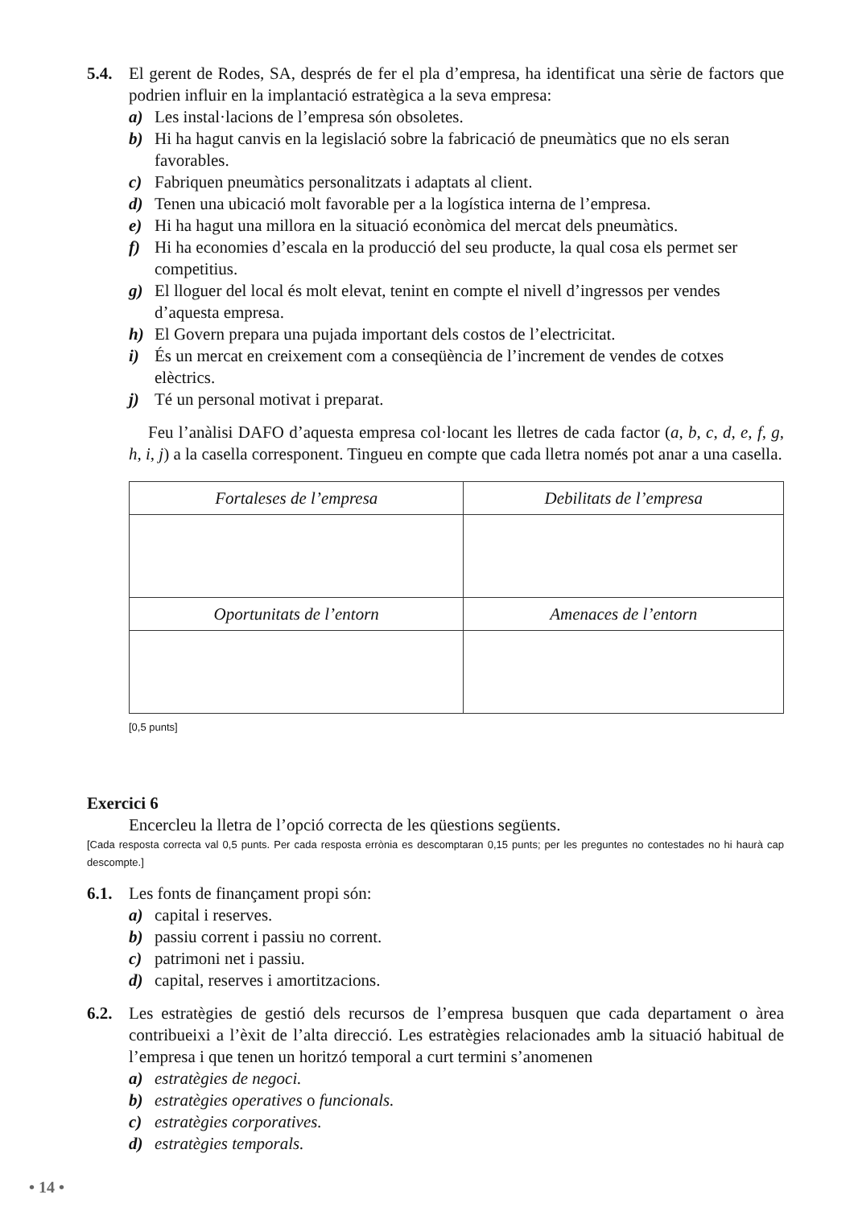5.4. El gerent de Rodes, SA, després de fer el pla d’empresa, ha identificat una sèrie de factors que podrien influir en la implantació estratègica a la seva empresa:
a) Les instal·lacions de l’empresa són obsoletes.
b) Hi ha hagut canvis en la legislació sobre la fabricació de pneumàtics que no els seran favorables.
c) Fabriquen pneumàtics personalitzats i adaptats al client.
d) Tenen una ubicació molt favorable per a la logística interna de l’empresa.
e) Hi ha hagut una millora en la situació econòmica del mercat dels pneumàtics.
f) Hi ha economies d’escala en la producció del seu producte, la qual cosa els permet ser competitius.
g) El lloguer del local és molt elevat, tenint en compte el nivell d’ingressos per vendes d’aquesta empresa.
h) El Govern prepara una pujada important dels costos de l’electricitat.
i) És un mercat en creixement com a conseqüència de l’increment de vendes de cotxes elèctrics.
j) Té un personal motivat i preparat.
Feu l’anàlisi DAFO d’aquesta empresa col·locant les lletres de cada factor (a, b, c, d, e, f, g, h, i, j) a la casella corresponent. Tingueu en compte que cada lletra només pot anar a una casella.
| Fortaleses de l’empresa | Debilitats de l’empresa |
| Oportunitats de l’entorn | Amenaces de l’entorn |
[0,5 punts]
Exercici 6
Encercleu la lletra de l’opció correcta de les qüestions següents.
[Cada resposta correcta val 0,5 punts. Per cada resposta errònia es descomptaran 0,15 punts; per les preguntes no contestades no hi haurà cap descompte.]
6.1. Les fonts de finançament propi són:
a) capital i reserves.
b) passiu corrent i passiu no corrent.
c) patrimoni net i passiu.
d) capital, reserves i amortitzacions.
6.2. Les estratègies de gestió dels recursos de l’empresa busquen que cada departament o àrea contribueixi a l’èxit de l’alta direcció. Les estratègies relacionades amb la situació habitual de l’empresa i que tenen un horitzó temporal a curt termini s’anomenen
a) estratègies de negoci.
b) estratègies operatives o funcionals.
c) estratègies corporatives.
d) estratègies temporals.
• 14 •